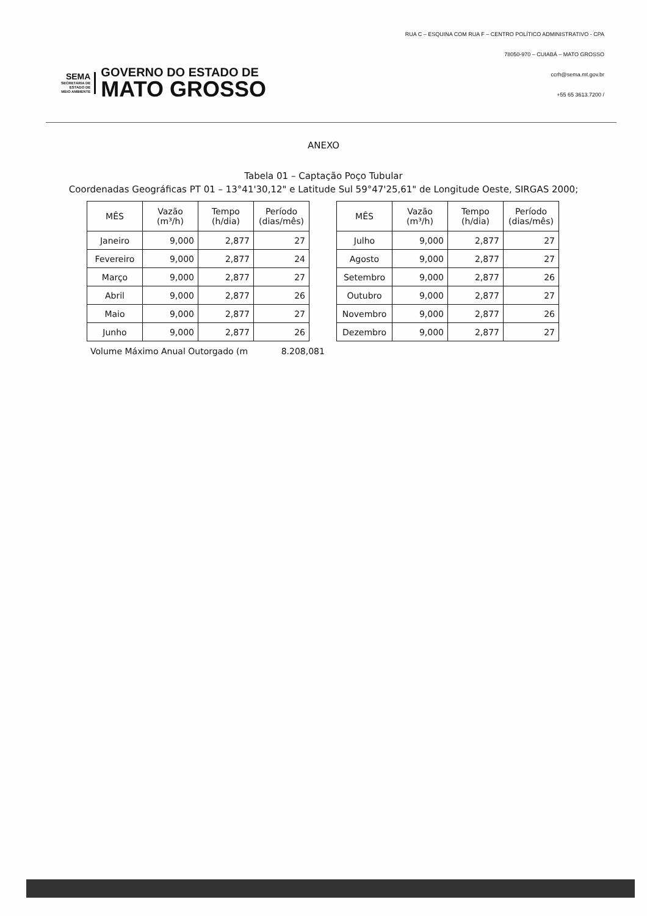SEMA
SECRETARIA DE
ESTADO DE
MEIO AMBIENTE
GOVERNO DO ESTADO DE
MATO GROSSO
RUA C – ESQUINA COM RUA F – CENTRO POLÍTICO ADMINISTRATIVO - CPA
78050-970 – CUIABÁ – MATO GROSSO
ccrh@sema.mt.gov.br
+55 65 3613.7200 /
ANEXO
Tabela 01 – Captação Poço Tubular
Coordenadas Geográficas PT 01 – 13°41'30,12" e Latitude Sul 59°47'25,61" de Longitude Oeste, SIRGAS 2000;
| MÊS | Vazão (m³/h) | Tempo (h/dia) | Período (dias/mês) |
| --- | --- | --- | --- |
| Janeiro | 9,000 | 2,877 | 27 |
| Fevereiro | 9,000 | 2,877 | 24 |
| Março | 9,000 | 2,877 | 27 |
| Abril | 9,000 | 2,877 | 26 |
| Maio | 9,000 | 2,877 | 27 |
| Junho | 9,000 | 2,877 | 26 |
| MÊS | Vazão (m³/h) | Tempo (h/dia) | Período (dias/mês) |
| --- | --- | --- | --- |
| Julho | 9,000 | 2,877 | 27 |
| Agosto | 9,000 | 2,877 | 27 |
| Setembro | 9,000 | 2,877 | 26 |
| Outubro | 9,000 | 2,877 | 27 |
| Novembro | 9,000 | 2,877 | 26 |
| Dezembro | 9,000 | 2,877 | 27 |
Volume Máximo Anual Outorgado (m 8.208,081